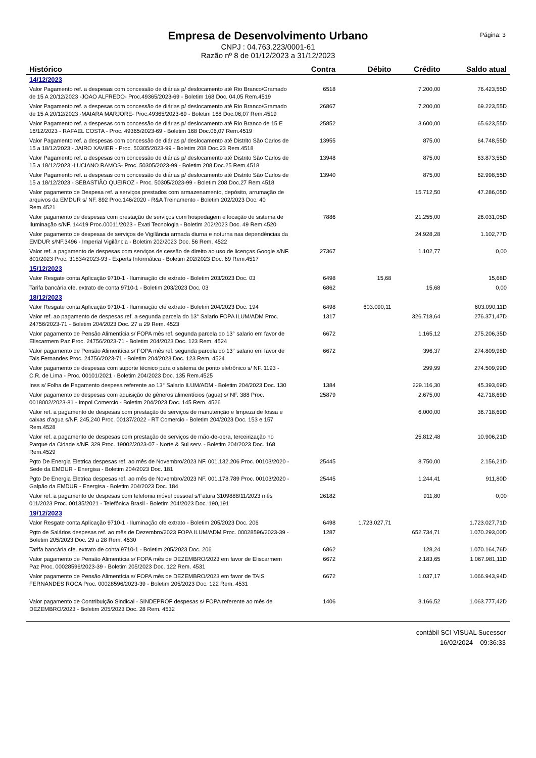Página: 3
Empresa de Desenvolvimento Urbano
CNPJ : 04.763.223/0001-61
Razão nº 8 de 01/12/2023 a 31/12/2023
| Histórico | Contra | Débito | Crédito | Saldo atual |
| --- | --- | --- | --- | --- |
| 14/12/2023 | | | | |
| Valor Pagamento ref. a despesas com concessão de diárias p/ deslocamento até Rio Branco/Gramado de 15 A 20/12/2023 -JOAO ALFREDO- Proc.49365/2023-69 - Boletim 168 Doc. 04,05 Rem.4519 | 6518 | | 7.200,00 | 76.423,55D |
| Valor Pagamento ref. a despesas com concessão de diárias p/ deslocamento até Rio Branco/Gramado de 15 A 20/12/2023 -MAIARA MARJORE- Proc.49365/2023-69 - Boletim 168 Doc.06,07 Rem.4519 | 26867 | | 7.200,00 | 69.223,55D |
| Valor Pagamento ref. a despesas com concessão de diárias p/ deslocamento até Rio Branco de 15 E 16/12/2023 - RAFAEL COSTA - Proc. 49365/2023-69 - Boletim 168 Doc.06,07 Rem.4519 | 25852 | | 3.600,00 | 65.623,55D |
| Valor Pagamento ref. a despesas com concessão de diárias p/ deslocamento até Distrito São Carlos de 15 a 18/12/2023 - JAIRO XAVIER - Proc. 50305/2023-99 - Boletim 208 Doc.23 Rem.4518 | 13955 | | 875,00 | 64.748,55D |
| Valor Pagamento ref. a despesas com concessão de diárias p/ deslocamento até Distrito São Carlos de 15 a 18/12/2023 -LUCIANO RAMOS- Proc. 50305/2023-99 - Boletim 208 Doc.25 Rem.4518 | 13948 | | 875,00 | 63.873,55D |
| Valor Pagamento ref. a despesas com concessão de diárias p/ deslocamento até Distrito São Carlos de 15 a 18/12/2023 - SEBASTIÃO QUEIROZ - Proc. 50305/2023-99 - Boletim 208 Doc.27 Rem.4518 | 13940 | | 875,00 | 62.998,55D |
| Valor pagamento de Despesa ref. a serviços prestados com armazenamento, depósito, arrumação de arquivos da EMDUR s/ NF. 892 Proc.146/2020 - R&A Treinamento - Boletim 202/2023 Doc. 40 Rem.4521 | | | 15.712,50 | 47.286,05D |
| Valor pagamento de despesas com prestação de serviços com hospedagem e locação de sistema de Iluminação s/NF. 14419 Proc.00011/2023 - Exati Tecnologia - Boletim 202/2023 Doc. 49 Rem.4520 | 7886 | | 21.255,00 | 26.031,05D |
| Valor pagamento de despesas de serviços de Vigilância armada diurna e noturna nas dependências da EMDUR s/NF.3496 - Imperial Vigilância - Boletim 202/2023 Doc. 56 Rem. 4522 | | | 24.928,28 | 1.102,77D |
| Valor ref. a pagamento de despesas com serviços de cessão de direito ao uso de licenças Google s/NF. 801/2023 Proc. 31834/2023-93 - Experts Informática - Boletim 202/2023 Doc. 69 Rem.4517 | 27367 | | 1.102,77 | 0,00 |
| 15/12/2023 | | | | |
| Valor Resgate conta Aplicação 9710-1 - Iluminação cfe extrato - Boletim 203/2023 Doc. 03 | 6498 | 15,68 | | 15,68D |
| Tarifa bancária cfe. extrato de conta 9710-1 - Boletim 203/2023 Doc. 03 | 6862 | | 15,68 | 0,00 |
| 18/12/2023 | | | | |
| Valor Resgate conta Aplicação 9710-1 - Iluminação cfe extrato - Boletim 204/2023 Doc. 194 | 6498 | 603.090,11 | | 603.090,11D |
| Valor ref. ao pagamento de despesas ref. a segunda parcela do 13° Salario FOPA ILUM/ADM Proc. 24756/2023-71 - Boletim 204/2023 Doc. 27 a 29 Rem. 4523 | 1317 | | 326.718,64 | 276.371,47D |
| Valor pagamento de Pensão Alimentícia s/ FOPA mês ref. segunda parcela do 13° salario em favor de Eliscarmem Paz Proc. 24756/2023-71 - Boletim 204/2023 Doc. 123 Rem. 4524 | 6672 | | 1.165,12 | 275.206,35D |
| Valor pagamento de Pensão Alimentícia s/ FOPA mês ref. segunda parcela do 13° salario em favor de Tais Fernandes Proc. 24756/2023-71 - Boletim 204/2023 Doc. 123 Rem. 4524 | 6672 | | 396,37 | 274.809,98D |
| Valor pagamento de despesas com suporte técnico para o sistema de ponto eletrônico s/ NF. 1193 - C.R. de Lima - Proc. 00101/2021 - Boletim 204/2023 Doc. 135 Rem.4525 | | | 299,99 | 274.509,99D |
| Inss s/ Folha de Pagamento despesa referente ao 13° Salario ILUM/ADM - Boletim 204/2023 Doc. 130 | 1384 | | 229.116,30 | 45.393,69D |
| Valor pagamento de despesas com aquisição de gêneros alimentícios (agua) s/ NF. 388 Proc. 0018002/2023-81 - Impol Comercio - Boletim 204/2023 Doc. 145 Rem. 4526 | 25879 | | 2.675,00 | 42.718,69D |
| Valor ref. a pagamento de despesas com prestação de serviços de manutenção e limpeza de fossa e caixas d'agua s/NF. 245,240 Proc. 00137/2022 - RT Comercio - Boletim 204/2023 Doc. 153 e 157 Rem.4528 | | | 6.000,00 | 36.718,69D |
| Valor ref. a pagamento de despesas com prestação de serviços de mão-de-obra, terceirização no Parque da Cidade s/NF. 329 Proc. 19002/2023-07 - Norte & Sul serv. - Boletim 204/2023 Doc. 168 Rem.4529 | | | 25.812,48 | 10.906,21D |
| Pgto De Energia Eletrica despesas ref. ao mês de Novembro/2023 NF. 001.132.206 Proc. 00103/2020 - Sede da EMDUR - Energisa - Boletim 204/2023 Doc. 181 | 25445 | | 8.750,00 | 2.156,21D |
| Pgto De Energia Eletrica despesas ref. ao mês de Novembro/2023 NF. 001.178.789 Proc. 00103/2020 - Galpão da EMDUR - Energisa - Boletim 204/2023 Doc. 184 | 25445 | | 1.244,41 | 911,80D |
| Valor ref. a pagamento de despesas com telefonia móvel pessoal s/Fatura 3109888/11/2023 mês 011/2023 Proc. 00135/2021 - Telefônica Brasil - Boletim 204/2023 Doc. 190,191 | 26182 | | 911,80 | 0,00 |
| 19/12/2023 | | | | |
| Valor Resgate conta Aplicação 9710-1 - Iluminação cfe extrato - Boletim 205/2023 Doc. 206 | 6498 | 1.723.027,71 | | 1.723.027,71D |
| Pgto de Salários despesas ref. ao mês de Dezembro/2023 FOPA ILUM/ADM Proc. 00028596/2023-39 - Boletim 205/2023 Doc. 29 a 28 Rem. 4530 | 1287 | | 652.734,71 | 1.070.293,00D |
| Tarifa bancária cfe. extrato de conta 9710-1 - Boletim 205/2023 Doc. 206 | 6862 | | 128,24 | 1.070.164,76D |
| Valor pagamento de Pensão Alimentícia s/ FOPA mês de DEZEMBRO/2023 em favor de Eliscarmem Paz Proc. 00028596/2023-39 - Boletim 205/2023 Doc. 122 Rem. 4531 | 6672 | | 2.183,65 | 1.067.981,11D |
| Valor pagamento de Pensão Alimentícia s/ FOPA mês de DEZEMBRO/2023 em favor de TAIS FERNANDES ROCA Proc. 00028596/2023-39 - Boletim 205/2023 Doc. 122 Rem. 4531 | 6672 | | 1.037,17 | 1.066.943,94D |
| Valor pagamento de Contribuição Sindical - SINDEPROF despesas s/ FOPA referente ao mês de DEZEMBRO/2023 - Boletim 205/2023 Doc. 28 Rem. 4532 | 1406 | | 3.166,52 | 1.063.777,42D |
contábil SCI VISUAL Sucessor
16/02/2024 09:36:33